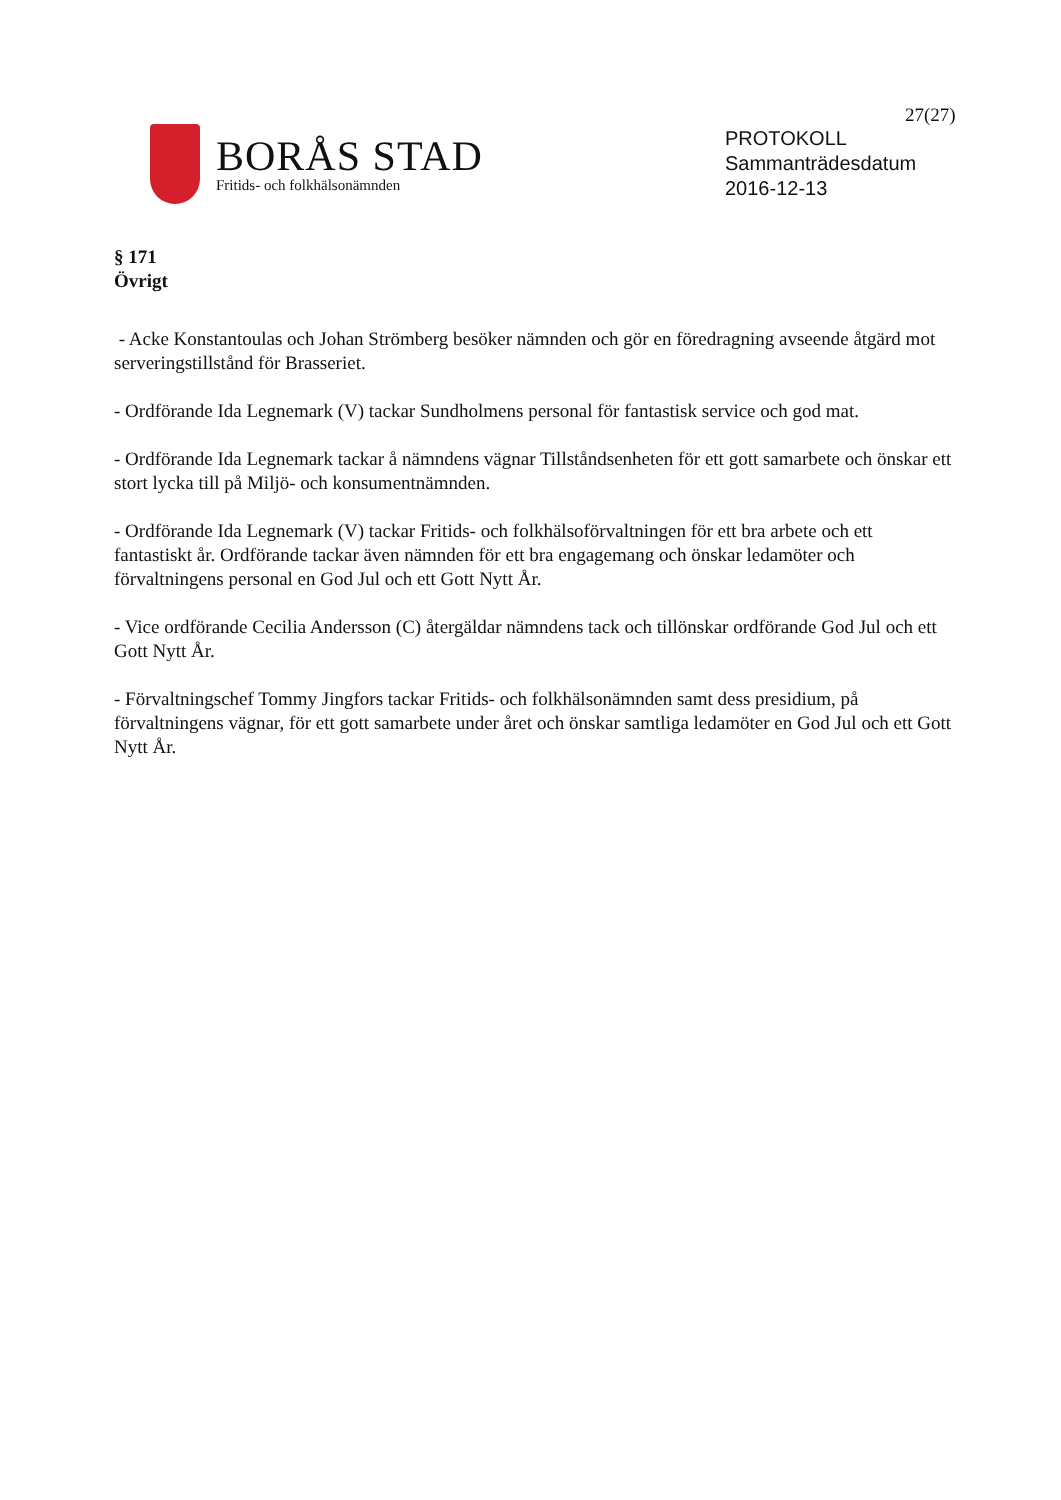27(27)
BORÅS STAD
Fritids- och folkhälsonämnden
PROTOKOLL
Sammanträdesdatum
2016-12-13
§ 171
Övrigt
- Acke Konstantoulas och Johan Strömberg besöker nämnden och gör en föredragning avseende åtgärd mot serveringstillstånd för Brasseriet.
- Ordförande Ida Legnemark (V) tackar Sundholmens personal för fantastisk service och god mat.
- Ordförande Ida Legnemark tackar å nämndens vägnar Tillståndsenheten för ett gott samarbete och önskar ett stort lycka till på Miljö- och konsumentnämnden.
- Ordförande Ida Legnemark (V) tackar Fritids- och folkhälsoförvaltningen för ett bra arbete och ett fantastiskt år. Ordförande tackar även nämnden för ett bra engagemang och önskar ledamöter och förvaltningens personal en God Jul och ett Gott Nytt År.
- Vice ordförande Cecilia Andersson (C) återgäldar nämndens tack och tillönskar ordförande God Jul och ett Gott Nytt År.
- Förvaltningschef Tommy Jingfors tackar Fritids- och folkhälsonämnden samt dess presidium, på förvaltningens vägnar, för ett gott samarbete under året och önskar samtliga ledamöter en God Jul och ett Gott Nytt År.